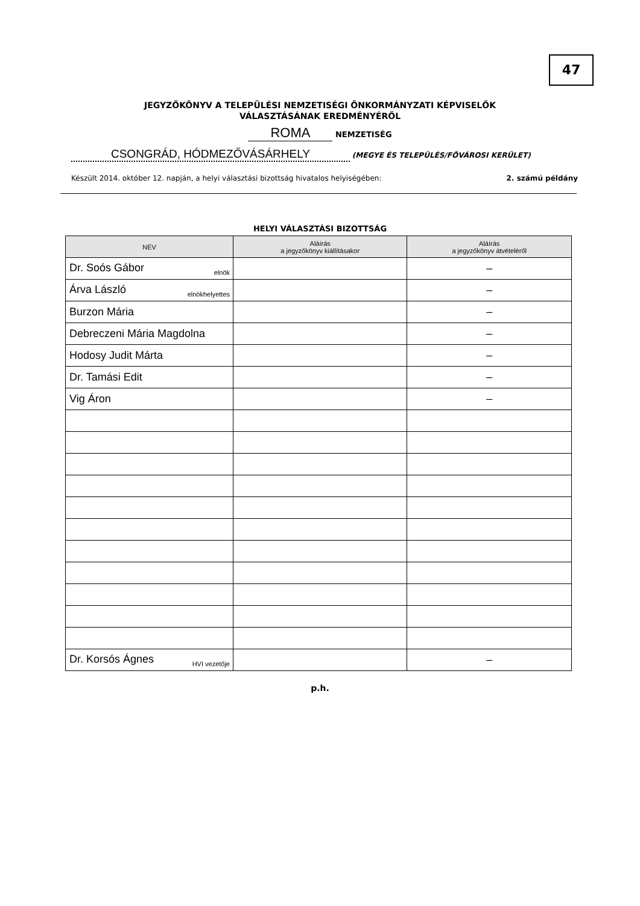47
JEGYZŐKÖNYV A TELEPÜLÉSI NEMZETISÉGI ÖNKORMÁNYZATI KÉPVISELŐK
VÁLASZTÁSÁNAK EREDMÉNYÉRŐL
ROMA NEMZETISÉG
CSONGRÁD, HÓDMEZŐVÁSÁRHELY (MEGYE ÉS TELEPÜLÉS/FŐVÁROSI KERÜLET)
Készült 2014. október 12. napján, a helyi választási bizottság hivatalos helyiségében: 2. számú példány
HELYI VÁLASZTÁSI BIZOTTSÁG
| NÉV | Aláírás a jegyzőkönyv kiállításakor | Aláírás a jegyzőkönyv átvételéről |
| --- | --- | --- |
| Dr. Soós Gábor elnök | | – |
| Árva László elnökhelyettes | | – |
| Burzon Mária | | – |
| Debreczeni Mária Magdolna | | – |
| Hodosy Judit Márta | | – |
| Dr. Tamási Edit | | – |
| Vig Áron | | – |
| Dr. Korsós Ágnes HVI vezetője | | – |
p.h.